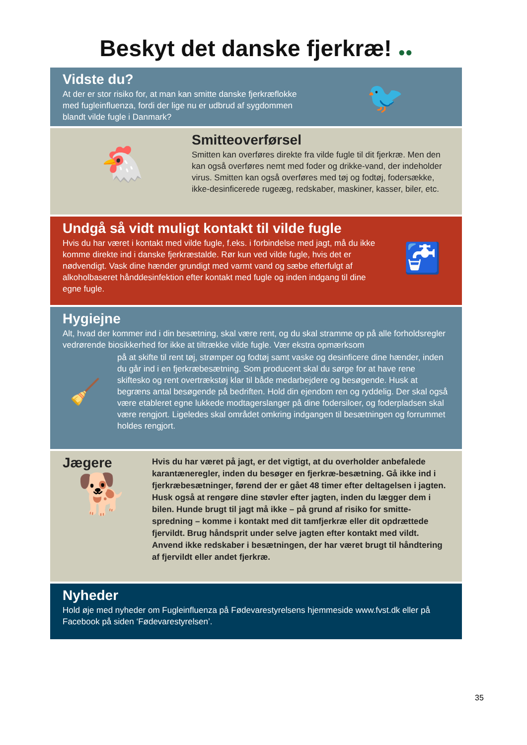Beskyt det danske fjerkræ! ●●
Vidste du?
At der er stor risiko for, at man kan smitte danske fjerkræflokke med fugleinfluenza, fordi der lige nu er udbrud af sygdommen blandt vilde fugle i Danmark?
🐦
🐔
Smitteoverførsel
Smitten kan overføres direkte fra vilde fugle til dit fjerkræ. Men den kan også overføres nemt med foder og drikke-vand, der indeholder virus. Smitten kan også overføres med tøj og fodtøj, fodersække, ikke-desinficerede rugeæg, redskaber, maskiner, kasser, biler, etc.
Undgå så vidt muligt kontakt til vilde fugle
Hvis du har været i kontakt med vilde fugle, f.eks. i forbindelse med jagt, må du ikke komme direkte ind i danske fjerkræstalde. Rør kun ved vilde fugle, hvis det er nødvendigt. Vask dine hænder grundigt med varmt vand og sæbe efterfulgt af alkoholbaseret hånddesinfektion efter kontakt med fugle og inden indgang til dine egne fugle.
🚰
Hygiejne
Alt, hvad der kommer ind i din besætning, skal være rent, og du skal stramme op på alle forholdsregler vedrørende biosikkerhed for ikke at tiltrække vilde fugle. Vær ekstra opmærksom
🧹
på at skifte til rent tøj, strømper og fodtøj samt vaske og desinficere dine hænder, inden du går ind i en fjerkræbesætning. Som producent skal du sørge for at have rene skiftesko og rent overtrækstøj klar til både medarbejdere og besøgende. Husk at begræns antal besøgende på bedriften. Hold din ejendom ren og ryddelig. Der skal også være etableret egne lukkede modtagerslanger på dine fodersiloer, og foderpladsen skal være rengjort. Ligeledes skal området omkring indgangen til besætningen og forrummet holdes rengjort.
Jægere
🐕
Hvis du har været på jagt, er det vigtigt, at du overholder anbefalede karantæneregler, inden du besøger en fjerkræ-besætning. Gå ikke ind i fjerkræbesætninger, førend der er gået 48 timer efter deltagelsen i jagten. Husk også at rengøre dine støvler efter jagten, inden du lægger dem i bilen. Hunde brugt til jagt må ikke – på grund af risiko for smitte-spredning – komme i kontakt med dit tamfjerkræ eller dit opdrættede fjervildt. Brug håndsprit under selve jagten efter kontakt med vildt. Anvend ikke redskaber i besætningen, der har været brugt til håndtering af fjervildt eller andet fjerkræ.
Nyheder
Hold øje med nyheder om Fugleinfluenza på Fødevarestyrelsens hjemmeside www.fvst.dk eller på Facebook på siden ‘Fødevarestyrelsen’.
35